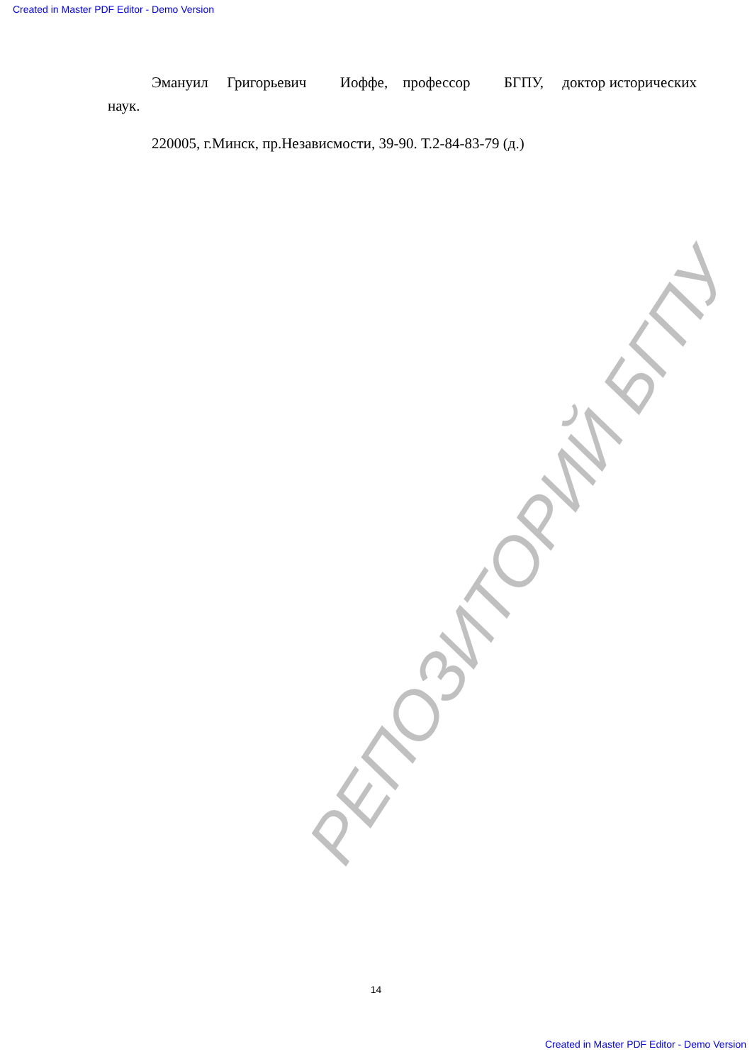Created in Master PDF Editor - Demo Version
РЕПОЗИТОРИЙ БГПУ
Эмануил Григорьевич Иоффе, профессор БГПУ, доктор исторических наук.
220005, г.Минск, пр.Независмости, 39-90. Т.2-84-83-79 (д.)
14
Created in Master PDF Editor - Demo Version